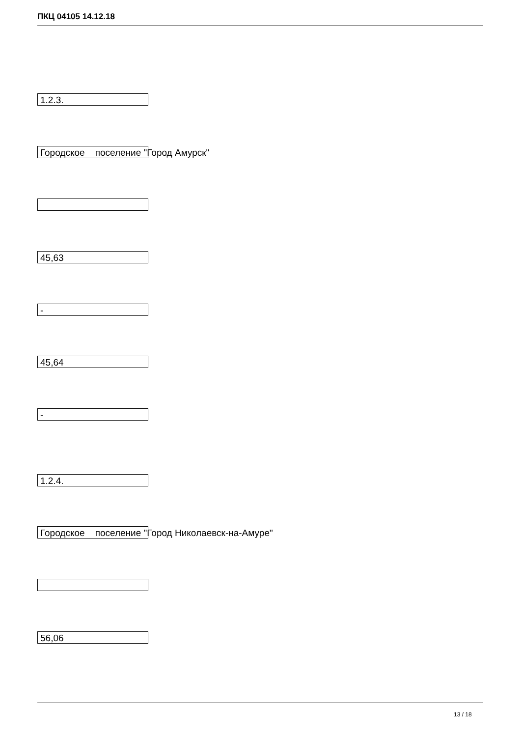ПКЦ 04105 14.12.18
1.2.3.
Городское поселение "Город Амурск"
45,63
-
45,64
-
1.2.4.
Городское поселение "Город Николаевск-на-Амуре"
56,06
13 / 18